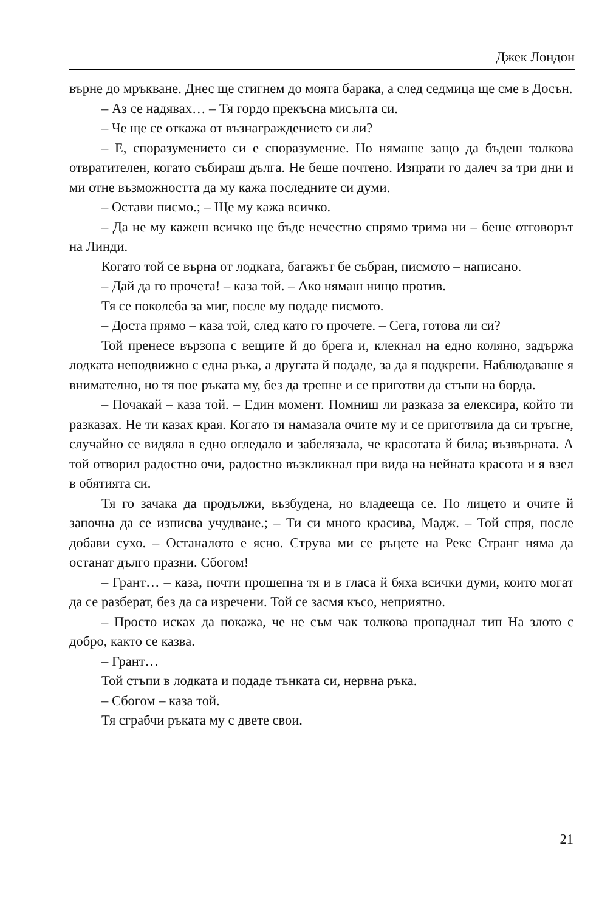Джек Лондон
върне до мръкване. Днес ще стигнем до моята барака, а след седмица ще сме в Досън.
– Аз се надявах… – Тя гордо прекъсна мисълта си.
– Че ще се откажа от възнаграждението си ли?
– Е, споразумението си е споразумение. Но нямаше защо да бъдеш толкова отвратителен, когато събираш дълга. Не беше почтено. Изпрати го далеч за три дни и ми отне възможността да му кажа последните си думи.
– Остави писмо.; – Ще му кажа всичко.
– Да не му кажеш всичко ще бъде нечестно спрямо трима ни – беше отговорът на Линди.
Когато той се върна от лодката, багажът бе събран, писмото – написано.
– Дай да го прочета! – каза той. – Ако нямаш нищо против.
Тя се поколеба за миг, после му подаде писмото.
– Доста прямо – каза той, след като го прочете. – Сега, готова ли си?
Той пренесе вързопа с вещите й до брега и, клекнал на едно коляно, задържа лодката неподвижно с една ръка, а другата й подаде, за да я подкрепи. Наблюдаваше я внимателно, но тя пое ръката му, без да трепне и се приготви да стъпи на борда.
– Почакай – каза той. – Един момент. Помниш ли разказа за елексира, който ти разказах. Не ти казах края. Когато тя намазала очите му и се приготвила да си тръгне, случайно се видяла в едно огледало и забелязала, че красотата й била; възвърната. А той отворил радостно очи, радостно възкликнал при вида на нейната красота и я взел в обятията си.
Тя го зачака да продължи, възбудена, но владееща се. По лицето и очите й започна да се изписва учудване.; – Ти си много красива, Мадж. – Той спря, после добави сухо. – Останалото е ясно. Струва ми се ръцете на Рекс Странг няма да останат дълго празни. Сбогом!
– Грант… – каза, почти прошепна тя и в гласа й бяха всички думи, които могат да се разберат, без да са изречени. Той се засмя късо, неприятно.
– Просто исках да покажа, че не съм чак толкова пропаднал тип На злото с добро, както се казва.
– Грант…
Той стъпи в лодката и подаде тънката си, нервна ръка.
– Сбогом – каза той.
Тя сграбчи ръката му с двете свои.
21